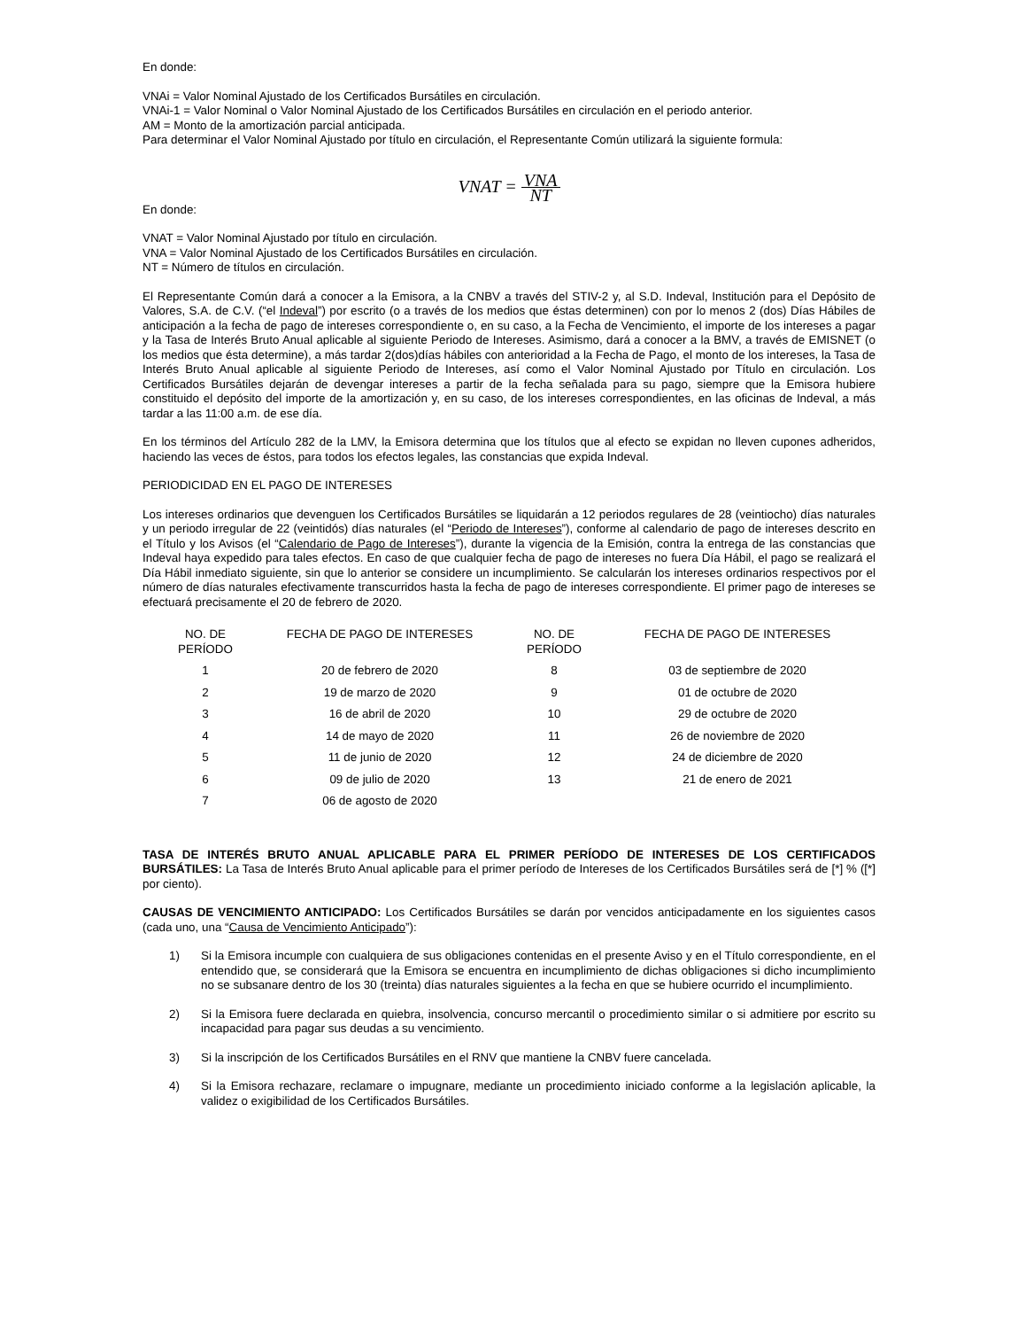En donde:
VNAi = Valor Nominal Ajustado de los Certificados Bursátiles en circulación.
VNAi-1 = Valor Nominal o Valor Nominal Ajustado de los Certificados Bursátiles en circulación en el periodo anterior.
AM = Monto de la amortización parcial anticipada.
Para determinar el Valor Nominal Ajustado por título en circulación, el Representante Común utilizará la siguiente formula:
VNAT = VNA NT
En donde:
VNAT = Valor Nominal Ajustado por título en circulación.
VNA = Valor Nominal Ajustado de los Certificados Bursátiles en circulación.
NT = Número de títulos en circulación.
El Representante Común dará a conocer a la Emisora, a la CNBV a través del STIV-2 y, al S.D. Indeval, Institución para el Depósito de Valores, S.A. de C.V. (“el Indeval”) por escrito (o a través de los medios que éstas determinen) con por lo menos 2 (dos) Días Hábiles de anticipación a la fecha de pago de intereses correspondiente o, en su caso, a la Fecha de Vencimiento, el importe de los intereses a pagar y la Tasa de Interés Bruto Anual aplicable al siguiente Periodo de Intereses. Asimismo, dará a conocer a la BMV, a través de EMISNET (o los medios que ésta determine), a más tardar 2(dos)días hábiles con anterioridad a la Fecha de Pago, el monto de los intereses, la Tasa de Interés Bruto Anual aplicable al siguiente Periodo de Intereses, así como el Valor Nominal Ajustado por Título en circulación. Los Certificados Bursátiles dejarán de devengar intereses a partir de la fecha señalada para su pago, siempre que la Emisora hubiere constituido el depósito del importe de la amortización y, en su caso, de los intereses correspondientes, en las oficinas de Indeval, a más tardar a las 11:00 a.m. de ese día.
En los términos del Artículo 282 de la LMV, la Emisora determina que los títulos que al efecto se expidan no lleven cupones adheridos, haciendo las veces de éstos, para todos los efectos legales, las constancias que expida Indeval.
PERIODICIDAD EN EL PAGO DE INTERESES
Los intereses ordinarios que devenguen los Certificados Bursátiles se liquidarán a 12 periodos regulares de 28 (veintiocho) días naturales y un periodo irregular de 22 (veintidós) días naturales (el “Periodo de Intereses”), conforme al calendario de pago de intereses descrito en el Título y los Avisos (el “Calendario de Pago de Intereses”), durante la vigencia de la Emisión, contra la entrega de las constancias que Indeval haya expedido para tales efectos. En caso de que cualquier fecha de pago de intereses no fuera Día Hábil, el pago se realizará el Día Hábil inmediato siguiente, sin que lo anterior se considere un incumplimiento. Se calcularán los intereses ordinarios respectivos por el número de días naturales efectivamente transcurridos hasta la fecha de pago de intereses correspondiente. El primer pago de intereses se efectuará precisamente el 20 de febrero de 2020.
| NO. DE PERÍODO | FECHA DE PAGO DE INTERESES | NO. DE PERÍODO | FECHA DE PAGO DE INTERESES |
| --- | --- | --- | --- |
| 1 | 20 de febrero de 2020 | 8 | 03 de septiembre de 2020 |
| 2 | 19 de marzo de 2020 | 9 | 01 de octubre de 2020 |
| 3 | 16 de abril de 2020 | 10 | 29 de octubre de 2020 |
| 4 | 14 de mayo de 2020 | 11 | 26 de noviembre de 2020 |
| 5 | 11 de junio de 2020 | 12 | 24 de diciembre de 2020 |
| 6 | 09 de julio de 2020 | 13 | 21 de enero de 2021 |
| 7 | 06 de agosto de 2020 | | |
TASA DE INTERÉS BRUTO ANUAL APLICABLE PARA EL PRIMER PERÍODO DE INTERESES DE LOS CERTIFICADOS BURSÁTILES: La Tasa de Interés Bruto Anual aplicable para el primer período de Intereses de los Certificados Bursátiles será de [*] % ([*] por ciento).
CAUSAS DE VENCIMIENTO ANTICIPADO: Los Certificados Bursátiles se darán por vencidos anticipadamente en los siguientes casos (cada uno, una “Causa de Vencimiento Anticipado”):
1) Si la Emisora incumple con cualquiera de sus obligaciones contenidas en el presente Aviso y en el Título correspondiente, en el entendido que, se considerará que la Emisora se encuentra en incumplimiento de dichas obligaciones si dicho incumplimiento no se subsanare dentro de los 30 (treinta) días naturales siguientes a la fecha en que se hubiere ocurrido el incumplimiento.
2) Si la Emisora fuere declarada en quiebra, insolvencia, concurso mercantil o procedimiento similar o si admitiere por escrito su incapacidad para pagar sus deudas a su vencimiento.
3) Si la inscripción de los Certificados Bursátiles en el RNV que mantiene la CNBV fuere cancelada.
4) Si la Emisora rechazare, reclamare o impugnare, mediante un procedimiento iniciado conforme a la legislación aplicable, la validez o exigibilidad de los Certificados Bursátiles.